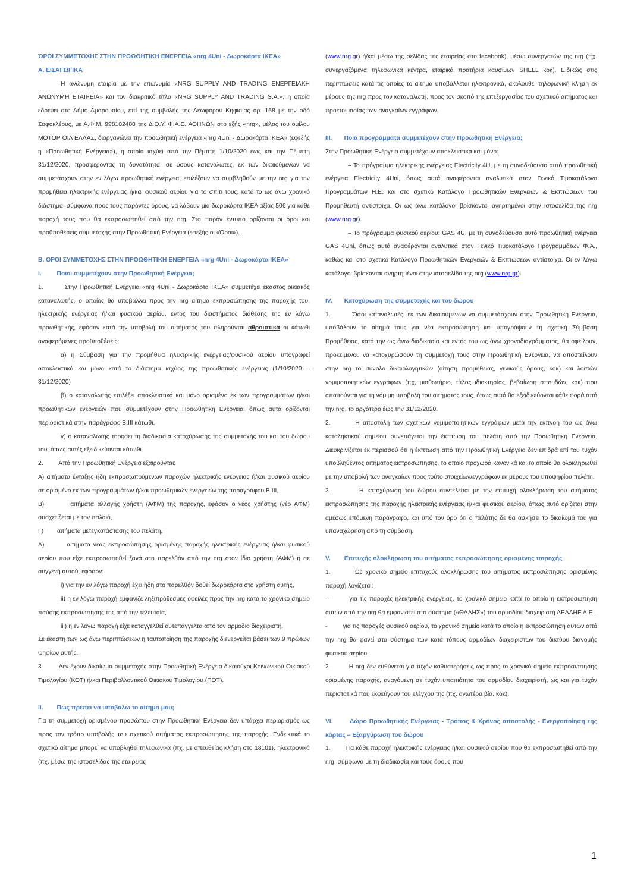ΌΡΟΙ ΣΥΜΜΕΤΟΧΗΣ ΣΤΗΝ ΠΡΟΩΘΗΤΙΚΗ ΕΝΕΡΓΕΙΑ «nrg 4Uni - Δωροκάρτα IKEA»
Α. ΕΙΣΑΓΩΓΙΚΑ
Η ανώνυμη εταιρία με την επωνυμία «NRG SUPPLY AND TRADING ΕΝΕΡΓΕΙΑΚΗ ΑΝΩΝΥΜΗ ΕΤΑΙΡΕΙΑ» και τον διακριτικό τίτλο «NRG SUPPLY AND TRADING S.A.», η οποία εδρεύει στο Δήμο Αμαρουσίου, επί της συμβολής της Λεωφόρου Κηφισίας αρ. 168 με την οδό Σοφοκλέους, με Α.Φ.Μ. 998102480 της Δ.Ο.Υ. Φ.Α.Ε. ΑΘΗΝΩΝ στο εξής «nrg», μέλος του ομίλου ΜΟΤΟΡ ΟΙΛ ΕΛΛΑΣ, διοργανώνει την προωθητική ενέργεια «nrg 4Uni - Δωροκάρτα IKEA» (εφεξής η «Προωθητική Ενέργεια»), η οποία ισχύει από την Πέμπτη 1/10/2020 έως και την Πέμπτη 31/12/2020, προσφέροντας τη δυνατότητα, σε όσους καταναλωτές, εκ των δικαιούμενων να συμμετάσχουν στην εν λόγω προωθητική ενέργεια, επιλέξουν να συμβληθούν με την nrg για την προμήθεια ηλεκτρικής ενέργειας ή/και φυσικού αερίου για το σπίτι τους, κατά το ως άνω χρονικό διάστημα, σύμφωνα προς τους παρόντες όρους, να λάβουν μια δωροκάρτα IKEA αξίας 50€ για κάθε παροχή τους που θα εκπροσωπηθεί από την nrg. Στο παρόν έντυπο ορίζονται οι όροι και προϋποθέσεις συμμετοχής στην Προωθητική Ενέργεια (εφεξής οι «Όροι»).
Β. ΟΡΟΙ ΣΥΜΜΕΤΟΧΗΣ ΣΤΗΝ ΠΡΟΩΘΗΤΙΚΗ ΕΝΕΡΓΕΙΑ «nrg 4Uni - Δωροκάρτα IKEA»
I. Ποιοι συμμετέχουν στην Προωθητική Ενέργεια;
1. Στην Προωθητική Ενέργεια «nrg 4Uni - Δωροκάρτα IKEA» συμμετέχει έκαστος οικιακός καταναλωτής, ο οποίος θα υποβάλλει προς την nrg αίτημα εκπροσώπησης της παροχής του, ηλεκτρικής ενέργειας ή/και φυσικού αερίου, εντός του διαστήματος διάθεσης της εν λόγω προωθητικής, εφόσον κατά την υποβολή του αιτήματός του πληρούνται αθροιστικά οι κάτωθι αναφερόμενες προϋποθέσεις:
α) η Σύμβαση για την προμήθεια ηλεκτρικής ενέργειας/φυσικού αερίου υπογραφεί αποκλειστικά και μόνο κατά το διάστημα ισχύος της προωθητικής ενέργειας (1/10/2020 – 31/12/2020)
β) ο καταναλωτής επιλέξει αποκλειστικά και μόνο ορισμένο εκ των προγραμμάτων ή/και προωθητικών ενεργειών που συμμετέχουν στην Προωθητική Ενέργεια, όπως αυτά ορίζονται περιοριστικά στην παράγραφο Β.ΙΙΙ κάτωθι,
γ) ο καταναλωτής τηρήσει τη διαδικασία κατοχύρωσης της συμμετοχής του και του δώρου του, όπως αυτές εξειδικεύονται κάτωθι.
2. Από την Προωθητική Ενέργεια εξαιρούνται:
Α) αιτήματα ένταξης ήδη εκπροσωπούμενων παροχών ηλεκτρικής ενέργειας ή/και φυσικού αερίου σε ορισμένο εκ των προγραμμάτων ή/και προωθητικών ενεργειών της παραγράφου Β.ΙΙΙ,
Β) αιτήματα αλλαγής χρήστη (ΑΦΜ) της παροχής, εφόσον ο νέος χρήστης (νέο ΑΦΜ) συσχετίζεται με τον παλαιό,
Γ) αιτήματα μετεγκατάστασης του πελάτη,
Δ) αιτήματα νέας εκπροσώπησης ορισμένης παροχής ηλεκτρικής ενέργειας ή/και φυσικού αερίου που είχε εκπροσωπηθεί ξανά στο παρελθόν από την nrg στον ίδιο χρήστη (ΑΦΜ) ή σε συγγενή αυτού, εφόσον:
i) για την εν λόγω παροχή έχει ήδη στο παρελθόν δοθεί δωροκάρτα στο χρήστη αυτής,
ii) η εν λόγω παροχή εμφάνιζε ληξιπρόθεσμες οφειλές προς την nrg κατά το χρονικό σημείο παύσης εκπροσώπησης της από την τελευταία,
iii) η εν λόγω παροχή είχε καταγγελθεί αυτεπάγγελτα από τον αρμόδιο διαχειριστή.
Σε έκαστη των ως άνω περιπτώσεων η ταυτοποίηση της παροχής διενεργείται βάσει των 9 πρώτων ψηφίων αυτής.
3. Δεν έχουν δικαίωμα συμμετοχής στην Προωθητική Ενέργεια δικαιούχοι Κοινωνικού Οικιακού Τιμολογίου (ΚΟΤ) ή/και Περιβαλλοντικού Οικιακού Τιμολογίου (ΠΟΤ).
II. Πως πρέπει να υποβάλω το αίτημα μου;
Για τη συμμετοχή ορισμένου προσώπου στην Προωθητική Ενέργεια δεν υπάρχει περιορισμός ως προς τον τρόπο υποβολής του σχετικού αιτήματος εκπροσώπησης της παροχής. Ενδεικτικά το σχετικό αίτημα μπορεί να υποβληθεί τηλεφωνικά (πχ. με απευθείας κλήση στο 18101), ηλεκτρονικά (πχ. μέσω της ιστοσελίδας της εταιρείας
(www.nrg.gr) ή/και μέσω της σελίδας της εταιρείας στο facebook), μέσω συνεργατών της nrg (πχ. συνεργαζόμενα τηλεφωνικά κέντρα, εταιρικά πρατήρια καυσίμων SHELL κοκ). Ειδικώς στις περιπτώσεις κατά τις οποίες το αίτημα υποβάλλεται ηλεκτρονικά, ακολουθεί τηλεφωνική κλήση εκ μέρους της nrg προς τον καταναλωτή, προς τον σκοπό της επεξεργασίας του σχετικού αιτήματος και προετοιμασίας των αναγκαίων εγγράφων.
III. Ποια προγράμματα συμμετέχουν στην Προωθητική Ενέργεια;
Στην Προωθητική Ενέργεια συμμετέχουν αποκλειστικά και μόνο:
– Το πρόγραμμα ηλεκτρικής ενέργειας Electricity 4U, με τη συνοδεύουσα αυτό προωθητική ενέργεια Electricity 4Uni, όπως αυτά αναφέρονται αναλυτικά στον Γενικό Τιμοκατάλογο Προγραμμάτων Η.Ε. και στο σχετικό Κατάλογο Προωθητικών Ενεργειών & Εκπτώσεων του Προμηθευτή αντίστοιχα. Οι ως άνω κατάλογοι βρίσκονται ανηρτημένοι στην ιστοσελίδα της nrg (www.nrg.gr).
– Το πρόγραμμα φυσικού αερίου: GAS 4U, με τη συνοδεύουσα αυτό προωθητική ενέργεια GAS 4Uni, όπως αυτά αναφέρονται αναλυτικά στον Γενικό Τιμοκατάλογο Προγραμμάτων Φ.Α., καθώς και στο σχετικό Κατάλογο Προωθητικών Ενεργειών & Εκπτώσεων αντίστοιχα. Οι εν λόγω κατάλογοι βρίσκονται ανηρτημένοι στην ιστοσελίδα της nrg (www.nrg.gr).
IV. Κατοχύρωση της συμμετοχής και του δώρου
1. Όσοι καταναλωτές, εκ των δικαιούμενων να συμμετάσχουν στην Προωθητική Ενέργεια, υποβάλουν το αίτημά τους για νέα εκπροσώπηση και υπογράψουν τη σχετική Σύμβαση Προμήθειας, κατά την ως άνω διαδικασία και εντός του ως άνω χρονοδιαγράμματος, θα οφείλουν, προκειμένου να κατοχυρώσουν τη συμμετοχή τους στην Προωθητική Ενέργεια, να αποστείλουν στην nrg το σύνολο δικαιολογητικών (αίτηση προμήθειας, γενικούς όρους, κοκ) και λοιπών νομιμοποιητικών εγγράφων (πχ, μισθωτήριο, τίτλος ιδιοκτησίας, βεβαίωση σπουδών, κοκ) που απαιτούνται για τη νόμιμη υποβολή του αιτήματος τους, όπως αυτά θα εξειδικεύονται κάθε φορά από την nrg, το αργότερο έως την 31/12/2020.
2. Η αποστολή των σχετικών νομιμοποιητικών εγγράφων μετά την εκπνοή του ως άνω καταληκτικού σημείου συνεπάγεται την έκπτωση του πελάτη από την Προωθητική Ενέργεια. Διευκρινίζεται εκ περισσού ότι η έκπτωση από την Προωθητική Ενέργεια δεν επιδρά επί του τυχόν υποβληθέντος αιτήματος εκπροσώπησης, το οποίο προχωρά κανονικά και το οποίο θα ολοκληρωθεί με την υποβολή των αναγκαίων προς τούτο στοιχείων/εγγράφων εκ μέρους του υποψηφίου πελάτη.
3. Η κατοχύρωση του δώρου συντελείται με την επιτυχή ολοκλήρωση του αιτήματος εκπροσώπησης της παροχής ηλεκτρικής ενέργειας ή/και φυσικού αερίου, όπως αυτό ορίζεται στην αμέσως επόμενη παράγραφο, και υπό τον όρο ότι ο πελάτης δε θα ασκήσει το δικαίωμά του για υπαναχώρηση από τη σύμβαση.
V. Επιτυχής ολοκλήρωση του αιτήματος εκπροσώπησης ορισμένης παροχής
1. Ως χρονικό σημείο επιτυχούς ολοκλήρωσης του αιτήματος εκπροσώπησης ορισμένης παροχή λογίζεται:
– για τις παροχές ηλεκτρικής ενέργειας, το χρονικό σημείο κατά το οποίο η εκπροσώπηση αυτών από την nrg θα εμφανιστεί στο σύστημα («ΘΑΛΗΣ») του αρμοδίου διαχειριστή ΔΕΔΔΗΕ Α.Ε..
- για τις παροχές φυσικού αερίου, το χρονικό σημείο κατά το οποίο η εκπροσώπηση αυτών από την nrg θα φανεί στο σύστημα των κατά τόπους αρμοδίων διαχειριστών του δικτύου διανομής φυσικού αερίου.
2 Η nrg δεν ευθύνεται για τυχόν καθυστερήσεις ως προς το χρονικό σημείο εκπροσώπησης ορισμένης παροχής, αναγόμενη σε τυχόν υπαιτιότητα του αρμοδίου διαχειριστή, ως και για τυχόν περιστατικά που εκφεύγουν του ελέγχου της (πχ. ανωτέρα βία, κοκ).
VI. Δώρο Προωθητικής Ενέργειας - Τρόπος & Χρόνος αποστολής - Ενεργοποίηση της κάρτας – Εξαργύρωση του δώρου
1. Για κάθε παροχή ηλεκτρικής ενέργειας ή/και φυσικού αερίου που θα εκπροσωπηθεί από την nrg, σύμφωνα με τη διαδικασία και τους όρους που
1